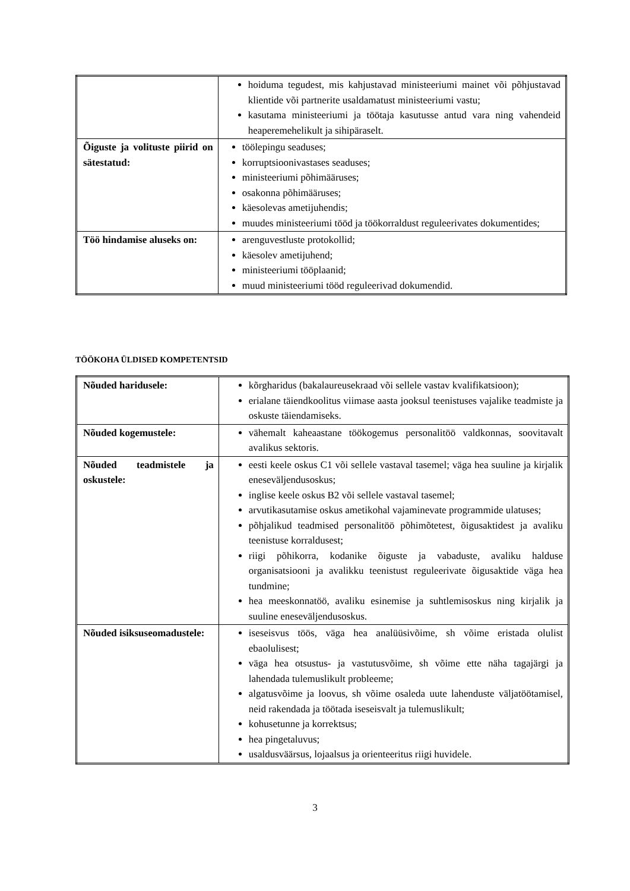| | hoiduma tegudest, mis kahjustavad ministeeriumi mainet või põhjustavad klientide või partnerite usaldamatust ministeeriumi vastu; kasutama ministeeriumi ja töötaja kasutusse antud vara ning vahendeid heaperemehelikult ja sihipäraselt. |
| Õiguste ja volituste piirid on sätestatud: | töölepingu seaduses; korruptsioonivastases seaduses; ministeeriumi põhimääruses; osakonna põhimääruses; käesolevas ametijuhendis; muudes ministeeriumi tööd ja töökorraldust reguleerivates dokumentides; |
| Töö hindamise aluseks on: | arenguvestluste protokollid; käesolev ametijuhend; ministeeriumi tööplaanid; muud ministeeriumi tööd reguleerivad dokumendid. |
TÖÖKOHA ÜLDISED KOMPETENTSID
| Nõuded haridusele: | kõrgharidus (bakalaureusekraad või sellele vastav kvalifikatsioon); erialane täiendkoolitus viimase aasta jooksul teenistuses vajalike teadmiste ja oskuste täiendamiseks. |
| Nõuded kogemustele: | vähemalt kaheaastane töökogemus personalitöö valdkonnas, soovitavalt avalikus sektoris. |
| Nõuded teadmistele ja oskustele: | eesti keele oskus C1 või sellele vastaval tasemel; väga hea suuline ja kirjalik eneseväljendusoskus; inglise keele oskus B2 või sellele vastaval tasemel; arvutikasutamise oskus ametikohal vajaminevate programmide ulatuses; põhjalikud teadmised personalitöö põhimõtetest, õigusaktidest ja avaliku teenistuse korraldusest; riigi põhikorra, kodanike õiguste ja vabaduste, avaliku halduse organisatsiooni ja avalikku teenistust reguleerivate õigusaktide väga hea tundmine; hea meeskonnatöö, avaliku esinemise ja suhtlemisoskus ning kirjalik ja suuline eneseväljendusoskus. |
| Nõuded isiksuseomadustele: | iseseisvus töös, väga hea analüüsivõime, sh võime eristada olulist ebaolulisest; väga hea otsustus- ja vastutusvõime, sh võime ette näha tagajärgi ja lahendada tulemuslikult probleeme; algatusvõime ja loovus, sh võime osaleda uute lahenduste väljatöötamisel, neid rakendada ja töötada iseseisvalt ja tulemuslikult; kohusetunne ja korrektsus; hea pingetaluvus; usaldusväärsus, lojaalsus ja orienteeritus riigi huvidele. |
3